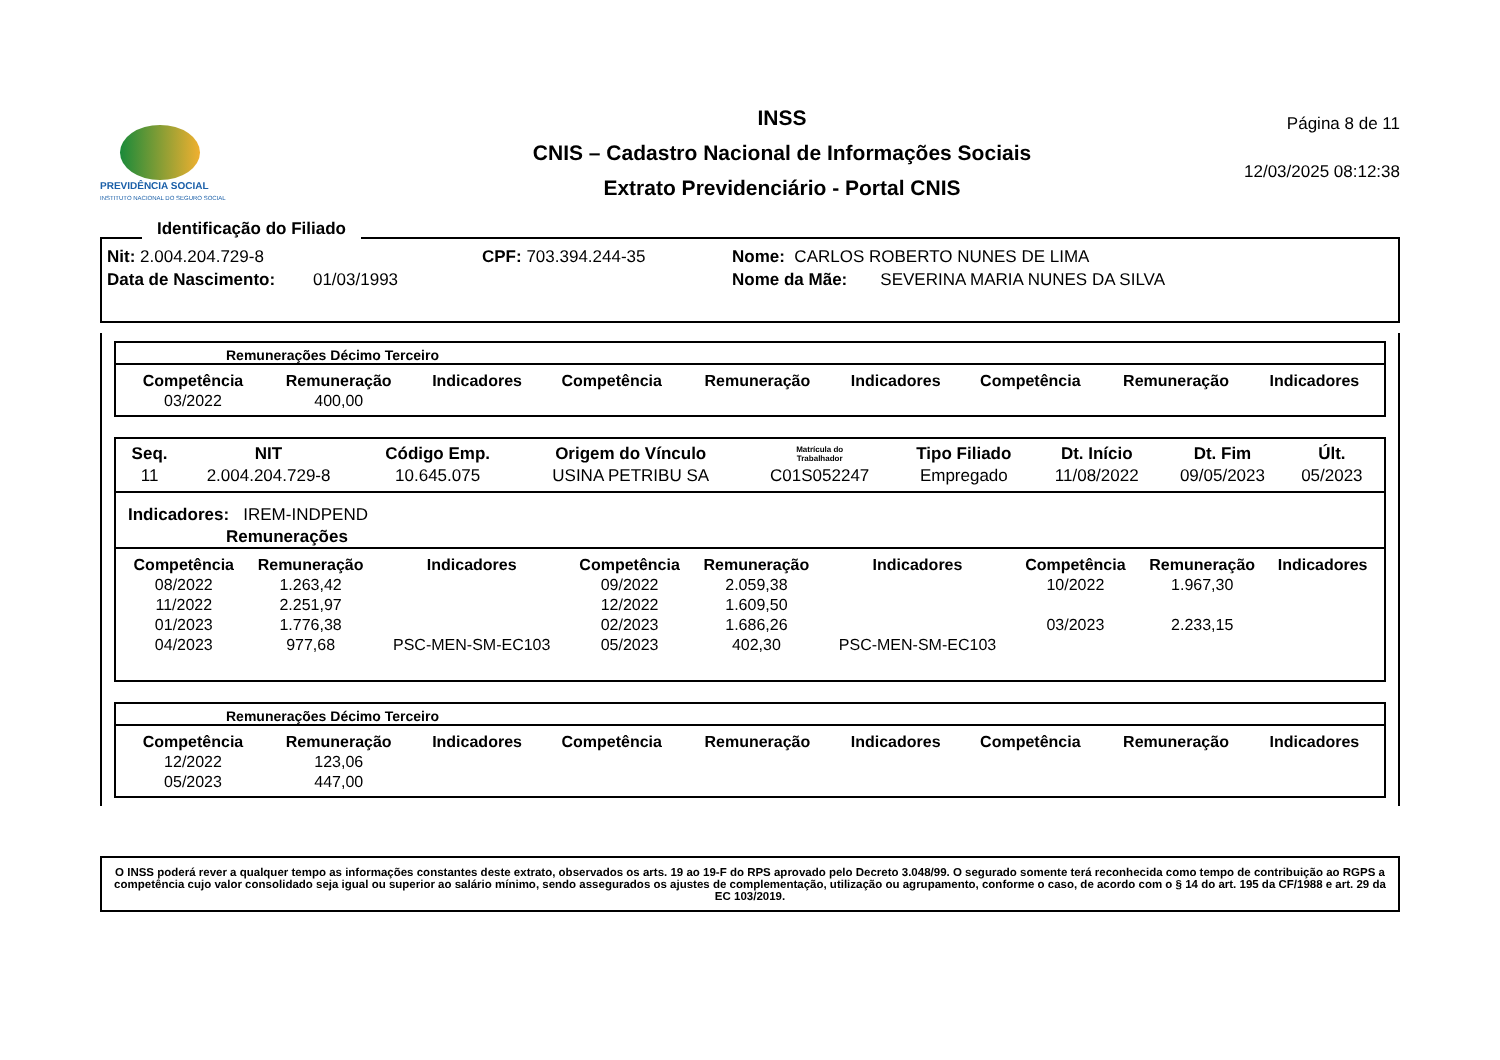PREVIDÊNCIA SOCIAL
INSTITUTO NACIONAL DO SEGURO SOCIAL
INSS
CNIS – Cadastro Nacional de Informações Sociais
Extrato Previdenciário - Portal CNIS
Página 8 de 11
12/03/2025 08:12:38
Identificação do Filiado
Nit: 2.004.204.729-8 CPF: 703.394.244-35 Nome: CARLOS ROBERTO NUNES DE LIMA
Data de Nascimento: 01/03/1993 Nome da Mãe: SEVERINA MARIA NUNES DA SILVA
Remunerações Décimo Terceiro
| Competência | Remuneração | Indicadores | Competência | Remuneração | Indicadores | Competência | Remuneração | Indicadores |
| --- | --- | --- | --- | --- | --- | --- | --- | --- |
| 03/2022 | 400,00 | | | | | | | |
| Seq. | NIT | Código Emp. | Origem do Vínculo | Matrícula do Trabalhador | Tipo Filiado | Dt. Início | Dt. Fim | Últ. |
| --- | --- | --- | --- | --- | --- | --- | --- | --- |
| 11 | 2.004.204.729-8 | 10.645.075 | USINA PETRIBU SA | C01S052247 | Empregado | 11/08/2022 | 09/05/2023 | 05/2023 |
Indicadores: IREM-INDPEND
Remunerações
| Competência | Remuneração | Indicadores | Competência | Remuneração | Indicadores | Competência | Remuneração | Indicadores |
| --- | --- | --- | --- | --- | --- | --- | --- | --- |
| 08/2022 | 1.263,42 | | 09/2022 | 2.059,38 | | 10/2022 | 1.967,30 | |
| 11/2022 | 2.251,97 | | 12/2022 | 1.609,50 | | | | |
| 01/2023 | 1.776,38 | | 02/2023 | 1.686,26 | | 03/2023 | 2.233,15 | |
| 04/2023 | 977,68 | PSC-MEN-SM-EC103 | 05/2023 | 402,30 | PSC-MEN-SM-EC103 | | | |
Remunerações Décimo Terceiro
| Competência | Remuneração | Indicadores | Competência | Remuneração | Indicadores | Competência | Remuneração | Indicadores |
| --- | --- | --- | --- | --- | --- | --- | --- | --- |
| 12/2022 | 123,06 | | | | | | | |
| 05/2023 | 447,00 | | | | | | | |
O INSS poderá rever a qualquer tempo as informações constantes deste extrato, observados os arts. 19 ao 19-F do RPS aprovado pelo Decreto 3.048/99. O segurado somente terá reconhecida como tempo de contribuição ao RGPS a competência cujo valor consolidado seja igual ou superior ao salário mínimo, sendo assegurados os ajustes de complementação, utilização ou agrupamento, conforme o caso, de acordo com o § 14 do art. 195 da CF/1988 e art. 29 da EC 103/2019.